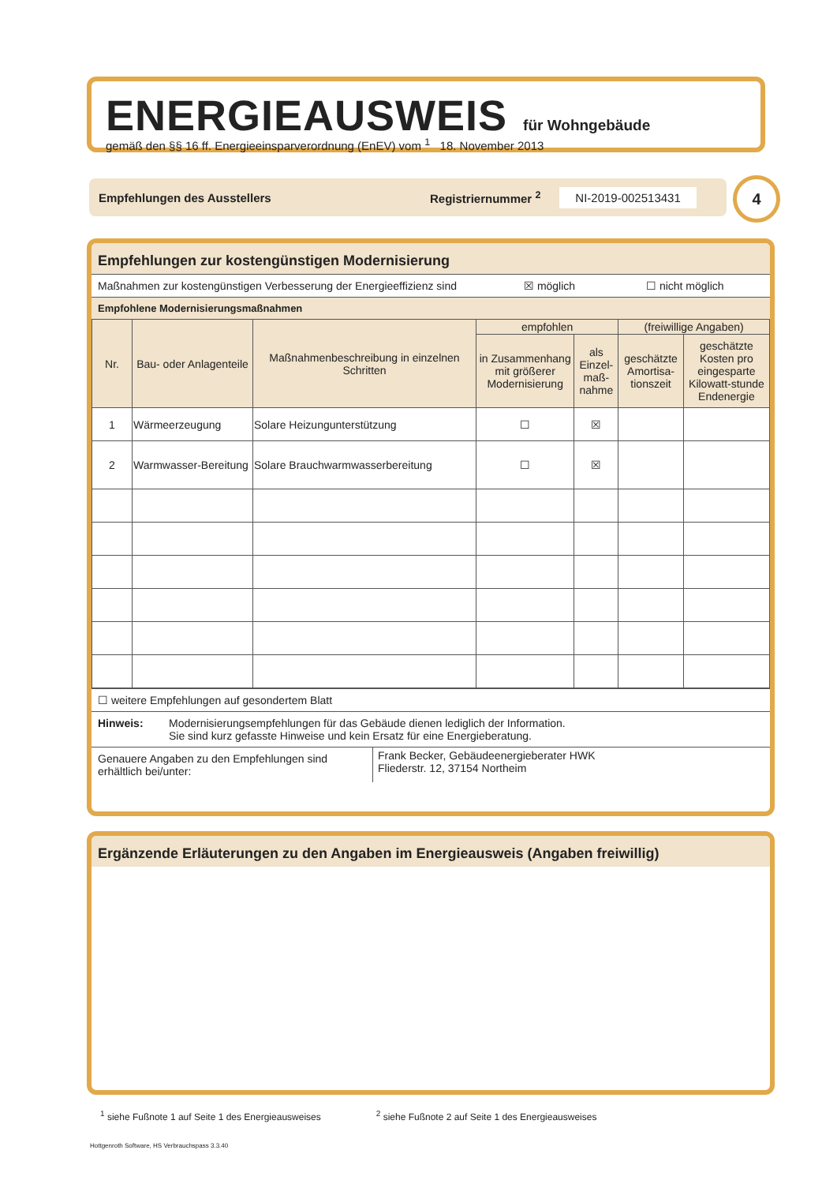ENERGIEAUSWEIS für Wohngebäude
gemäß den §§ 16 ff. Energieeinsparverordnung (EnEV) vom <sup>1</sup> 18. November 2013
Empfehlungen des Ausstellers Registriernummer <sup>2</sup> NI-2019-002513431 4
Empfehlungen zur kostengünstigen Modernisierung
Maßnahmen zur kostengünstigen Verbesserung der Energieeffizienz sind ☒ möglich ☐ nicht möglich
Empfohlene Modernisierungsmaßnahmen
| Nr. | Bau- oder Anlagenteile | Maßnahmenbeschreibung in einzelnen Schritten | empfohlen | | (freiwillige Angaben) | |
| --- | --- | --- | --- | --- | --- | --- |
| | | | in Zusammenhang mit größerer Modernisierung | als Einzel-maß-nahme | geschätzte Amortisa-tionszeit | geschätzte Kosten pro eingesparte Kilowatt-stunde Endenergie |
| 1 | Wärmeerzeugung | Solare Heizungunterstützung | ☐ | ☒ | | |
| 2 | Warmwasser-Bereitung | Solare Brauchwarmwasserbereitung | ☐ | ☒ | | |
☐ weitere Empfehlungen auf gesondertem Blatt
Hinweis: Modernisierungsempfehlungen für das Gebäude dienen lediglich der Information.
Sie sind kurz gefasste Hinweise und kein Ersatz für eine Energieberatung.
Genauere Angaben zu den Empfehlungen sind erhältlich bei/unter: Frank Becker, Gebäudeenergieberater HWK
Fliederstr. 12, 37154 Northeim
Ergänzende Erläuterungen zu den Angaben im Energieausweis (Angaben freiwillig)
<sup>1</sup> siehe Fußnote 1 auf Seite 1 des Energieausweises <sup>2</sup> siehe Fußnote 2 auf Seite 1 des Energieausweises
Hottgenroth Software, HS Verbrauchspass 3.3.40